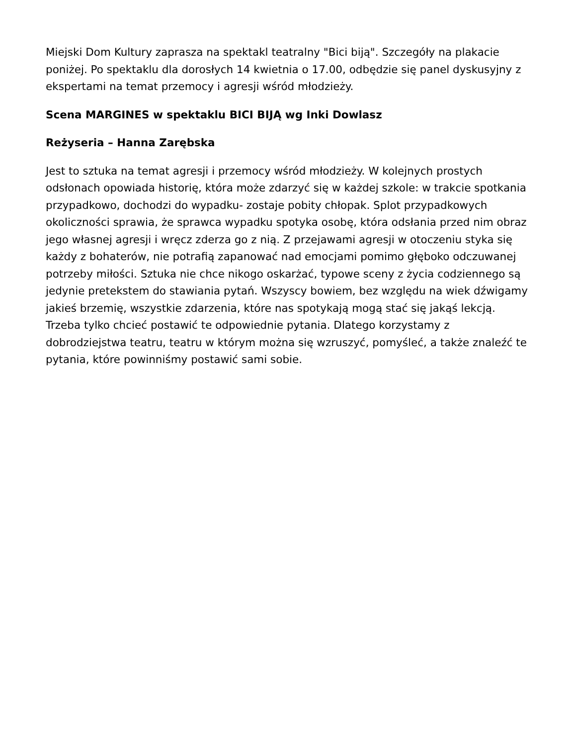Miejski Dom Kultury zaprasza na spektakl teatralny "Bici biją". Szczegóły na plakacie poniżej. Po spektaklu dla dorosłych 14 kwietnia o 17.00, odbędzie się panel dyskusyjny z ekspertami na temat przemocy i agresji wśród młodzieży.
Scena MARGINES w spektaklu BICI BIJĄ wg Inki Dowlasz
Reżyseria – Hanna Zarębska
Jest to sztuka na temat agresji i przemocy wśród młodzieży. W kolejnych prostych odsłonach opowiada historię, która może zdarzyć się w każdej szkole: w trakcie spotkania przypadkowo, dochodzi do wypadku- zostaje pobity chłopak. Splot przypadkowych okoliczności sprawia, że sprawca wypadku spotyka osobę, która odsłania przed nim obraz jego własnej agresji i wręcz zderza go z nią. Z przejawami agresji w otoczeniu styka się każdy z bohaterów, nie potrafią zapanować nad emocjami pomimo głęboko odczuwanej potrzeby miłości. Sztuka nie chce nikogo oskarżać, typowe sceny z życia codziennego są jedynie pretekstem do stawiania pytań. Wszyscy bowiem, bez względu na wiek dźwigamy jakieś brzemię, wszystkie zdarzenia, które nas spotykają mogą stać się jakąś lekcją. Trzeba tylko chcieć postawić te odpowiednie pytania. Dlatego korzystamy z dobrodziejstwa teatru, teatru w którym można się wzruszyć, pomyśleć, a także znaleźć te pytania, które powinniśmy postawić sami sobie.